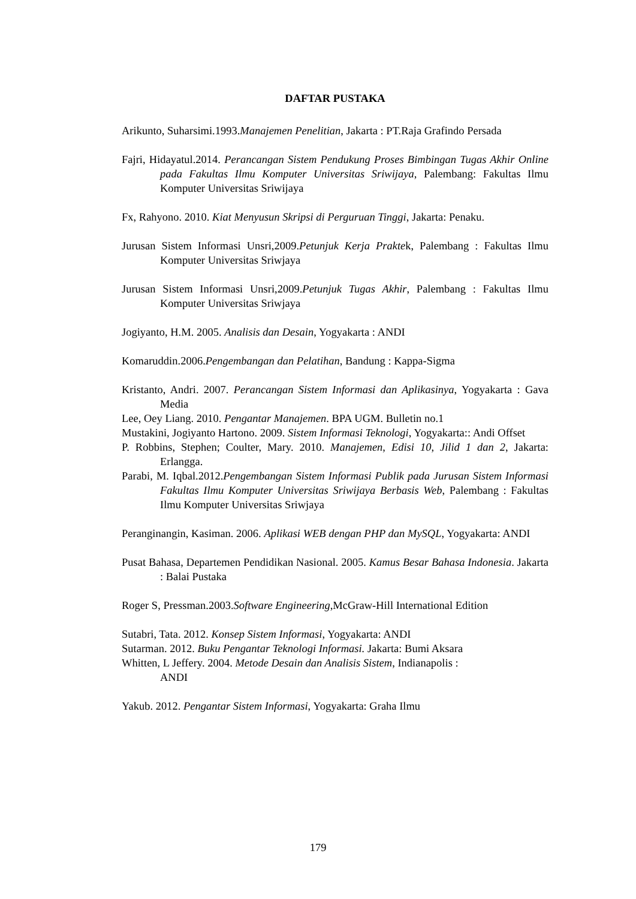DAFTAR PUSTAKA
Arikunto, Suharsimi.1993.Manajemen Penelitian, Jakarta : PT.Raja Grafindo Persada
Fajri, Hidayatul.2014. Perancangan Sistem Pendukung Proses Bimbingan Tugas Akhir Online pada Fakultas Ilmu Komputer Universitas Sriwijaya, Palembang: Fakultas Ilmu Komputer Universitas Sriwijaya
Fx, Rahyono. 2010. Kiat Menyusun Skripsi di Perguruan Tinggi, Jakarta: Penaku.
Jurusan Sistem Informasi Unsri,2009.Petunjuk Kerja Praktek, Palembang : Fakultas Ilmu Komputer Universitas Sriwjaya
Jurusan Sistem Informasi Unsri,2009.Petunjuk Tugas Akhir, Palembang : Fakultas Ilmu Komputer Universitas Sriwjaya
Jogiyanto, H.M. 2005. Analisis dan Desain, Yogyakarta : ANDI
Komaruddin.2006.Pengembangan dan Pelatihan, Bandung : Kappa-Sigma
Kristanto, Andri. 2007. Perancangan Sistem Informasi dan Aplikasinya, Yogyakarta : Gava Media
Lee, Oey Liang. 2010. Pengantar Manajemen. BPA UGM. Bulletin no.1
Mustakini, Jogiyanto Hartono. 2009. Sistem Informasi Teknologi, Yogyakarta:: Andi Offset
P. Robbins, Stephen; Coulter, Mary. 2010. Manajemen, Edisi 10, Jilid 1 dan 2, Jakarta: Erlangga.
Parabi, M. Iqbal.2012.Pengembangan Sistem Informasi Publik pada Jurusan Sistem Informasi Fakultas Ilmu Komputer Universitas Sriwijaya Berbasis Web, Palembang : Fakultas Ilmu Komputer Universitas Sriwjaya
Peranginangin, Kasiman. 2006. Aplikasi WEB dengan PHP dan MySQL, Yogyakarta: ANDI
Pusat Bahasa, Departemen Pendidikan Nasional. 2005. Kamus Besar Bahasa Indonesia. Jakarta : Balai Pustaka
Roger S, Pressman.2003.Software Engineering,McGraw-Hill International Edition
Sutabri, Tata. 2012. Konsep Sistem Informasi, Yogyakarta: ANDI
Sutarman. 2012. Buku Pengantar Teknologi Informasi. Jakarta: Bumi Aksara
Whitten, L Jeffery. 2004. Metode Desain dan Analisis Sistem, Indianapolis :
ANDI
Yakub. 2012. Pengantar Sistem Informasi, Yogyakarta: Graha Ilmu
179